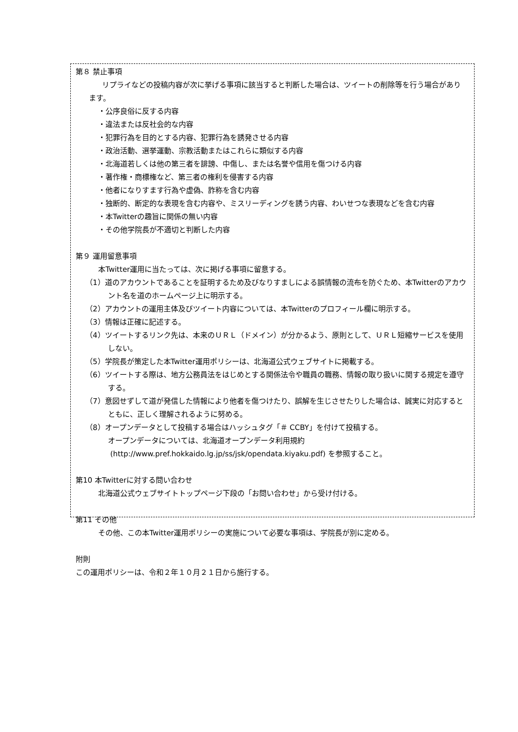第８ 禁止事項
リプライなどの投稿内容が次に挙げる事項に該当すると判断した場合は、ツイートの削除等を行う場合があります。
・公序良俗に反する内容
・違法または反社会的な内容
・犯罪行為を目的とする内容、犯罪行為を誘発させる内容
・政治活動、選挙運動、宗教活動またはこれらに類似する内容
・北海道若しくは他の第三者を誹謗、中傷し、または名誉や信用を傷つける内容
・著作権・商標権など、第三者の権利を侵害する内容
・他者になりすます行為や虚偽、詐称を含む内容
・独断的、断定的な表現を含む内容や、ミスリーディングを誘う内容、わいせつな表現などを含む内容
・本Twitterの趣旨に関係の無い内容
・その他学院長が不適切と判断した内容
第９ 運用留意事項
本Twitter運用に当たっては、次に掲げる事項に留意する。
（1）道のアカウントであることを証明するため及びなりすましによる誤情報の流布を防ぐため、本Twitterのアカウント名を道のホームページ上に明示する。
（2）アカウントの運用主体及びツイート内容については、本Twitterのプロフィール欄に明示する。
（3）情報は正確に記述する。
（4）ツイートするリンク先は、本来のＵＲＬ（ドメイン）が分かるよう、原則として、ＵＲＬ短縮サービスを使用しない。
（5）学院長が策定した本Twitter運用ポリシーは、北海道公式ウェブサイトに掲載する。
（6）ツイートする際は、地方公務員法をはじめとする関係法令や職員の職務、情報の取り扱いに関する規定を遵守する。
（7）意図せずして道が発信した情報により他者を傷つけたり、誤解を生じさせたりした場合は、誠実に対応するとともに、正しく理解されるように努める。
（8）オープンデータとして投稿する場合はハッシュタグ「＃ CCBY」を付けて投稿する。
オープンデータについては、北海道オープンデータ利用規約
(http://www.pref.hokkaido.lg.jp/ss/jsk/opendata.kiyaku.pdf) を参照すること。
第10 本Twitterに対する問い合わせ
北海道公式ウェブサイトトップページ下段の「お問い合わせ」から受け付ける。
第11 その他
その他、この本Twitter運用ポリシーの実施について必要な事項は、学院長が別に定める。
附則
この運用ポリシーは、令和２年１０月２１日から施行する。